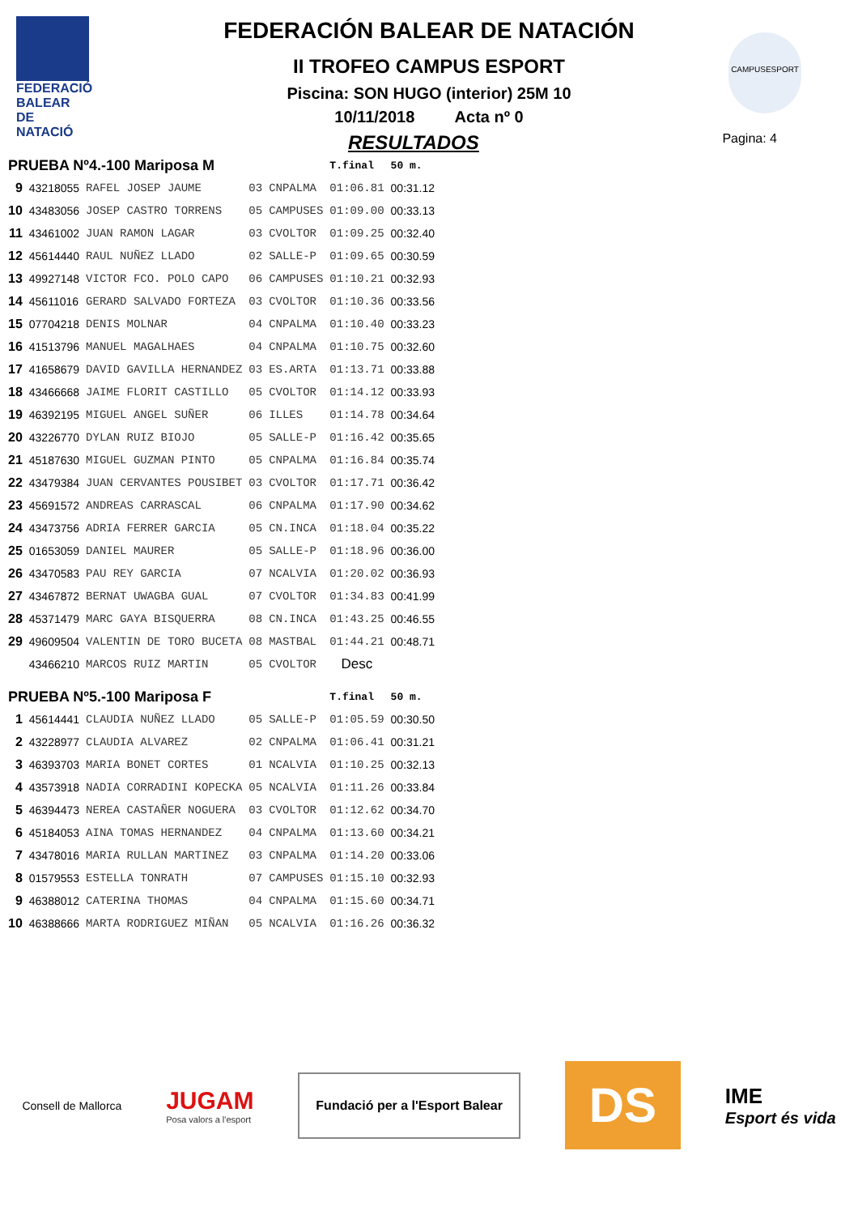FEDERACIÓ BALEAR DE NATACIÓ
CAMPUSESPORT
FEDERACIÓN BALEAR DE NATACIÓN
II TROFEO CAMPUS ESPORT
Piscina: SON HUGO (interior) 25M 10
10/11/2018 Acta nº 0
RESULTADOS Pagina: 4
| PRUEBA Nº4.-100 Mariposa M | | | | | T.final | 50 m. |
| --- | --- | --- | --- | --- | --- | --- |
| 9 | 43218055 | RAFEL JOSEP JAUME | 03 | CNPALMA | 01:06.81 | 00:31.12 |
| 10 | 43483056 | JOSEP CASTRO TORRENS | 05 | CAMPUSES | 01:09.00 | 00:33.13 |
| 11 | 43461002 | JUAN RAMON LAGAR | 03 | CVOLTOR | 01:09.25 | 00:32.40 |
| 12 | 45614440 | RAUL NUÑEZ LLADO | 02 | SALLE-P | 01:09.65 | 00:30.59 |
| 13 | 49927148 | VICTOR FCO. POLO CAPO | 06 | CAMPUSES | 01:10.21 | 00:32.93 |
| 14 | 45611016 | GERARD SALVADO FORTEZA | 03 | CVOLTOR | 01:10.36 | 00:33.56 |
| 15 | 07704218 | DENIS MOLNAR | 04 | CNPALMA | 01:10.40 | 00:33.23 |
| 16 | 41513796 | MANUEL MAGALHAES | 04 | CNPALMA | 01:10.75 | 00:32.60 |
| 17 | 41658679 | DAVID GAVILLA HERNANDEZ | 03 | ES.ARTA | 01:13.71 | 00:33.88 |
| 18 | 43466668 | JAIME FLORIT CASTILLO | 05 | CVOLTOR | 01:14.12 | 00:33.93 |
| 19 | 46392195 | MIGUEL ANGEL SUÑER | 06 | ILLES | 01:14.78 | 00:34.64 |
| 20 | 43226770 | DYLAN RUIZ BIOJO | 05 | SALLE-P | 01:16.42 | 00:35.65 |
| 21 | 45187630 | MIGUEL GUZMAN PINTO | 05 | CNPALMA | 01:16.84 | 00:35.74 |
| 22 | 43479384 | JUAN CERVANTES POUSIBET | 03 | CVOLTOR | 01:17.71 | 00:36.42 |
| 23 | 45691572 | ANDREAS CARRASCAL | 06 | CNPALMA | 01:17.90 | 00:34.62 |
| 24 | 43473756 | ADRIA FERRER GARCIA | 05 | CN.INCA | 01:18.04 | 00:35.22 |
| 25 | 01653059 | DANIEL MAURER | 05 | SALLE-P | 01:18.96 | 00:36.00 |
| 26 | 43470583 | PAU REY GARCIA | 07 | NCALVIA | 01:20.02 | 00:36.93 |
| 27 | 43467872 | BERNAT UWAGBA GUAL | 07 | CVOLTOR | 01:34.83 | 00:41.99 |
| 28 | 45371479 | MARC GAYA BISQUERRA | 08 | CN.INCA | 01:43.25 | 00:46.55 |
| 29 | 49609504 | VALENTIN DE TORO BUCETA | 08 | MASTBAL | 01:44.21 | 00:48.71 |
| | 43466210 | MARCOS RUIZ MARTIN | 05 | CVOLTOR | Desc | |
| PRUEBA Nº5.-100 Mariposa F | | | | | T.final | 50 m. |
| 1 | 45614441 | CLAUDIA NUÑEZ LLADO | 05 | SALLE-P | 01:05.59 | 00:30.50 |
| 2 | 43228977 | CLAUDIA ALVAREZ | 02 | CNPALMA | 01:06.41 | 00:31.21 |
| 3 | 46393703 | MARIA BONET CORTES | 01 | NCALVIA | 01:10.25 | 00:32.13 |
| 4 | 43573918 | NADIA CORRADINI KOPECKA | 05 | NCALVIA | 01:11.26 | 00:33.84 |
| 5 | 46394473 | NEREA CASTAÑER NOGUERA | 03 | CVOLTOR | 01:12.62 | 00:34.70 |
| 6 | 45184053 | AINA TOMAS HERNANDEZ | 04 | CNPALMA | 01:13.60 | 00:34.21 |
| 7 | 43478016 | MARIA RULLAN MARTINEZ | 03 | CNPALMA | 01:14.20 | 00:33.06 |
| 8 | 01579553 | ESTELLA TONRATH | 07 | CAMPUSES | 01:15.10 | 00:32.93 |
| 9 | 46388012 | CATERINA THOMAS | 04 | CNPALMA | 01:15.60 | 00:34.71 |
| 10 | 46388666 | MARTA RODRIGUEZ MIÑAN | 05 | NCALVIA | 01:16.26 | 00:36.32 |
Consell de Mallorca
JUGAM
Posa valors a l'esport
Fundació per a l'Esport Balear
DS
IME
Esport és vida